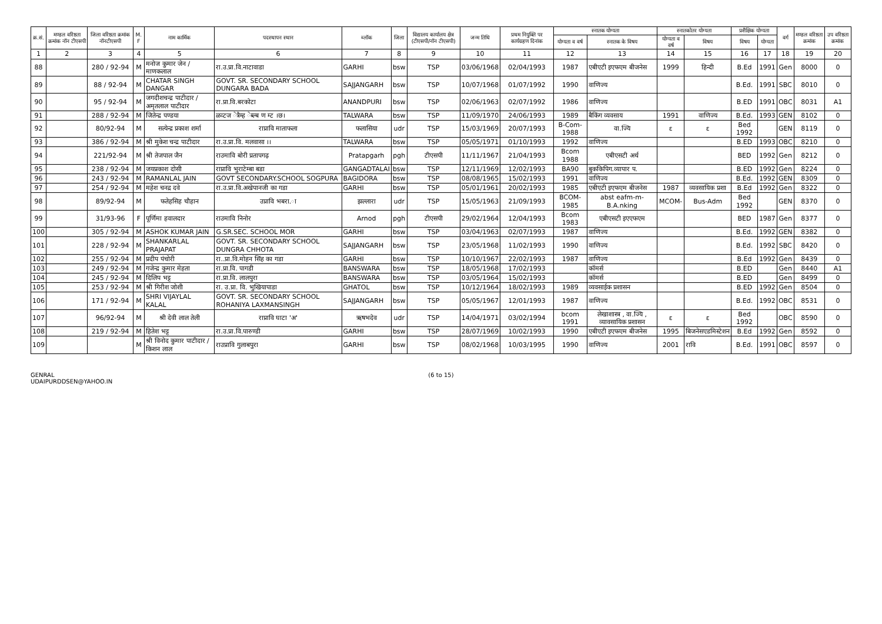| क्र.सं. | मण्डल वरिष्ठता क्रमांक नॉन टीएसपी | जिला वरिष्ठता क्रमांक नॉनटीएसपी | M. F | नाम कार्मिक | पदस्थापन स्थान | ब्लॉक | जिला | विद्यालय कार्यालय क्षेत्र (टीएसपी/नॉन टीएसपी) | जन्म तिथि | प्रथम नियुक्ति पर कार्यग्रहण दिनांक | स्नातक योग्यता | | स्नातकोतर योग्यता | | प्रशैक्षिक योग्यता | | वर्ग | मण्डल वरिष्ठता क्रमांक | उप वरिष्ठता क्रमांक |
| --- | --- | --- | --- | --- | --- | --- | --- | --- | --- | --- | --- | --- | --- | --- | --- | --- | --- | --- | --- |
| | | | | | | | | | | | योग्यता व वर्ष | स्नातक के विषय | योग्यता व वर्ष | विषय | विषय | योग्यता | | | |
| 1 | 2 | 3 | 4 | 5 | 6 | 7 | 8 | 9 | 10 | 11 | 12 | 13 | 14 | 15 | 16 | 17 | 18 | 19 | 20 |
| 88 | | 280 / 92-94 | M | मनोज कुमार जेन / माणकलाल | रा.उ.प्रा.वि.नाटावाडा | GARHI | bsw | TSP | 03/06/1968 | 02/04/1993 | 1987 | एबीएटी इएफएम बीजनेस | 1999 | हिन्दी | B.Ed | 1991 | Gen | 8000 | 0 |
| 89 | | 88 / 92-94 | M | CHATAR SINGH DANGAR | GOVT. SR. SECONDARY SCHOOL DUNGARA BADA | SAJJANGARH | bsw | TSP | 10/07/1968 | 01/07/1992 | 1990 | वाणिज्य | | | B.Ed. | 1991 | SBC | 8010 | 0 |
| 90 | | 95 / 92-94 | M | जगदीशचन्द्र पाटीदार /अमृतलाल पाटीदार | रा.प्रा.वि.बरकोटा | ANANDPURI | bsw | TSP | 02/06/1963 | 02/07/1992 | 1986 | वाणिज्य | | | B.ED | 1991 | OBC | 8031 | A1 |
| 91 | | 288 / 92-94 | M | जितेन्द्र पण्डया | ळव्टज ेत्रैम्ह ेब्ल्ब ण म्ट ।छ। | TALWARA | bsw | TSP | 11/09/1970 | 24/06/1993 | 1989 | बैकिंग व्यवसाय | 1991 | वाणिज्य | B.Ed. | 1993 | GEN | 8102 | 0 |
| 92 | | 80/92-94 | M | सत्येन्द्र प्रकाश शर्मा | राप्रावि माताफला | फलासिया | udr | TSP | 15/03/1969 | 20/07/1993 | B-Com-1988 | वा.ज्यि | ε | ε | Bed 1992 | | GEN | 8119 | 0 |
| 93 | | 386 / 92-94 | M | श्री मुकेश चन्द्र पाटीदार | रा.उ.प्रा.वि. मलवासा ।। | TALWARA | bsw | TSP | 05/05/1971 | 01/10/1993 | 1992 | वाणिज्य | | | B.ED | 1993 | OBC | 8210 | 0 |
| 94 | | 221/92-94 | M | श्री तेजपाल जैन | राउमावि बोरी प्रतापगढ़ | Pratapgarh | pgh | टीएसपी | 11/11/1967 | 21/04/1993 | Bcom 1988 | एबीएसटी अर्थ | | | BED | 1992 | Gen | 8212 | 0 |
| 95 | | 238 / 92-94 | M | जयप्रकाश दोसी | राप्रावि भुराटेम्बा बडा | GANGADTALAI | bsw | TSP | 12/11/1969 | 12/02/1993 | BA90 | बुककिपिग.व्यापार प. | | | B.ED | 1992 | Gen | 8224 | 0 |
| 96 | | 243 / 92-94 | M | RAMANLAL JAIN | GOVT SECONDARY.SCHOOL SOGPURA | BAGIDORA | bsw | TSP | 08/08/1965 | 15/02/1993 | 1991 | वाणिज्य | | | B.Ed. | 1992 | GEN | 8309 | 0 |
| 97 | | 254 / 92-94 | M | महेश चनद्र दवे | रा.उ.प्रा.वि.अखेपानजी का गडा | GARHI | bsw | TSP | 05/01/1961 | 20/02/1993 | 1985 | एबीएटी इएफएम बीजनेस | 1987 | व्यवसायिक प्रशा | B.Ed | 1992 | Gen | 8322 | 0 |
| 98 | | 89/92-94 | M | फतेहसिह चौहान | उप्रावि भबरा.ा | झल्लारा | udr | TSP | 15/05/1963 | 21/09/1993 | BCOM-1985 | abst eafm-m-B.A.nking | MCOM- | Bus-Adm | Bed 1992 | | GEN | 8370 | 0 |
| 99 | | 31/93-96 | F | पूर्णिमा हवालदार | राउमावि निनोर | Arnod | pgh | टीएसपी | 29/02/1964 | 12/04/1993 | Bcom 1983 | एबीएसटी इएएफएम | | | BED | 1987 | Gen | 8377 | 0 |
| 100 | | 305 / 92-94 | M | ASHOK KUMAR JAIN | G.SR.SEC. SCHOOL MOR | GARHI | bsw | TSP | 03/04/1963 | 02/07/1993 | 1987 | वाणिज्य | | | B.Ed. | 1992 | GEN | 8382 | 0 |
| 101 | | 228 / 92-94 | M | SHANKARLAL PRAJAPAT | GOVT. SR. SECONDARY SCHOOL DUNGRA CHHOTA | SAJJANGARH | bsw | TSP | 23/05/1968 | 11/02/1993 | 1990 | वाणिज्य | | | B.Ed. | 1992 | SBC | 8420 | 0 |
| 102 | | 255 / 92-94 | M | प्रदीप पंचोरी | रा..प्रा.वि.मोहन सिंह का गडा | GARHI | bsw | TSP | 10/10/1967 | 22/02/1993 | 1987 | वाणिज्य | | | B.Ed | 1992 | Gen | 8439 | 0 |
| 103 | | 249 / 92-94 | M | गजेन्द्र कुमार मेहता | रा.प्रा.वि. पागडी | BANSWARA | bsw | TSP | 18/05/1968 | 17/02/1993 | | कॉमर्स | | | B.ED | | Gen | 8440 | A1 |
| 104 | | 245 / 92-94 | M | दिलिप भट्ट | रा.प्रा.वि. लालपुरा | BANSWARA | bsw | TSP | 03/05/1964 | 15/02/1993 | | कॉमर्स | | | B.ED | | Gen | 8499 | 0 |
| 105 | | 253 / 92-94 | M | श्री गिरीश जोशी | रा. उ.प्रा. वि. भुखियापाडा | GHATOL | bsw | TSP | 10/12/1964 | 18/02/1993 | 1989 | व्यवसाईक प्रशासन | | | B.ED | 1992 | Gen | 8504 | 0 |
| 106 | | 171 / 92-94 | M | SHRI VIJAYLAL KALAL | GOVT. SR. SECONDARY SCHOOL ROHANIYA LAXMANSINGH | SAJJANGARH | bsw | TSP | 05/05/1967 | 12/01/1993 | 1987 | वाणिज्य | | | B.Ed. | 1992 | OBC | 8531 | 0 |
| 107 | | 96/92-94 | M | श्री देवी लाल तेली | राप्रावि घाटा 'अ' | ऋषभदेव | udr | TSP | 14/04/1971 | 03/02/1994 | bcom 1991 | लेखाशास्त्र , वा.ज्यि , व्यावसायिक प्रशासन | ε | ε | Bed 1992 | | OBC | 8590 | 0 |
| 108 | | 219 / 92-94 | M | हितेश भट्ट | रा.उ.प्रा.वि.पारुण्डी | GARHI | bsw | TSP | 28/07/1969 | 10/02/1993 | 1990 | एबीएटी इएफएम बीजनेस | 1995 | बिजनेसएडमिस्टेशन | B.Ed | 1992 | Gen | 8592 | 0 |
| 109 | | | M | श्री विनोद कुमार पाटीदार / किशन लाल | राउप्रावि गुलाबपुरा | GARHI | bsw | TSP | 08/02/1968 | 10/03/1995 | 1990 | वाणिज्य | 2001 | रावि | B.Ed. | 1991 | OBC | 8597 | 0 |
GENRAL
UDAIPURDDSEN@YAHOO.IN
(6 to 15)